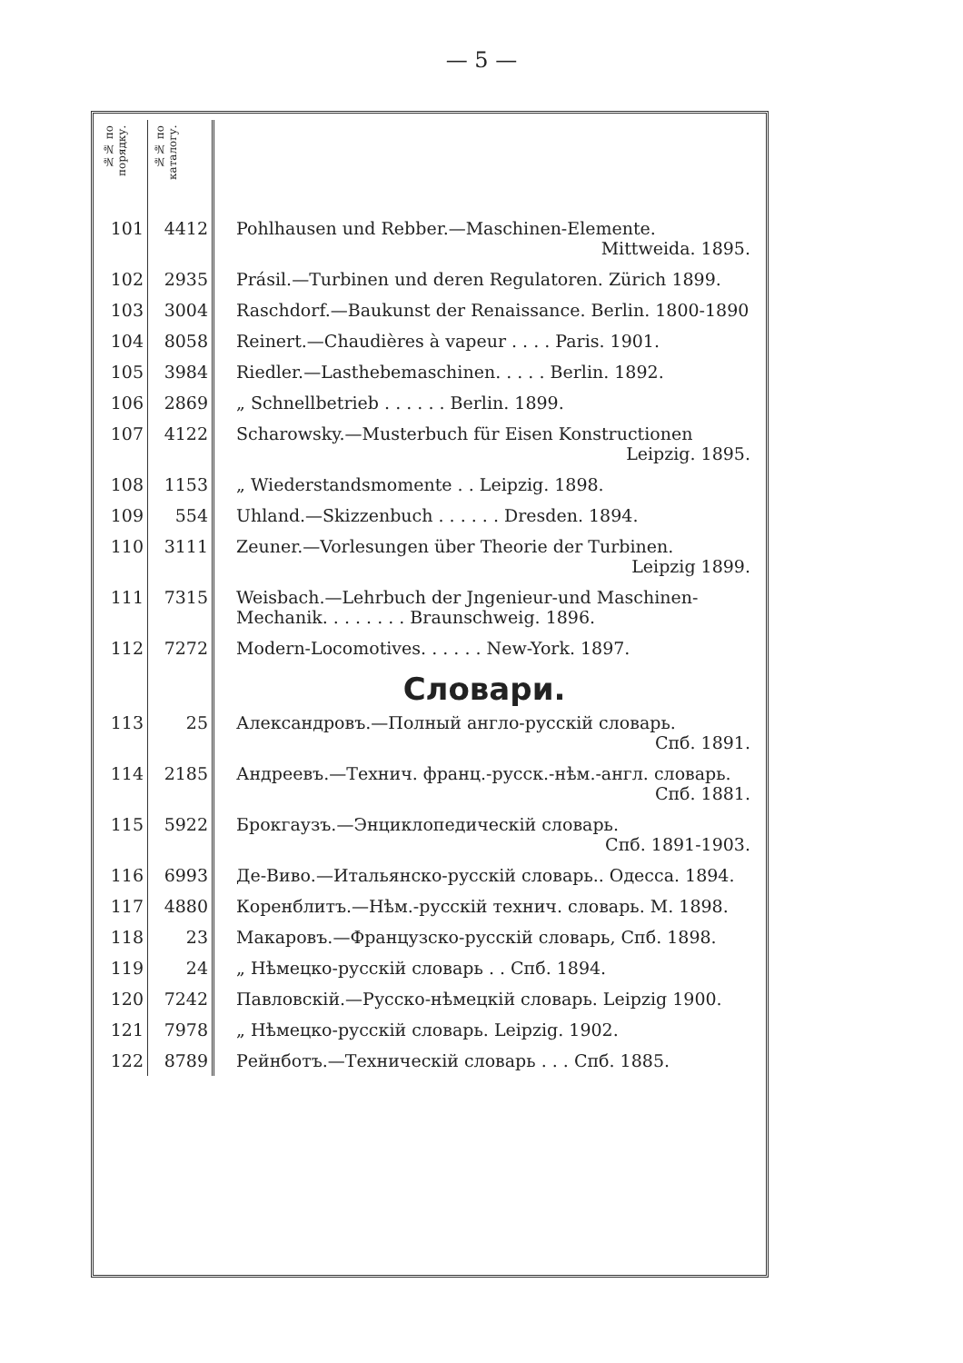— 5 —
| №№ по порядку. | №№ по каталогу. | |
| 101 | 4412 | Pohlhausen und Rebber.—Maschinen-Elemente. Mittweida. 1895. |
| 102 | 2935 | Prásil.—Turbinen und deren Regulatoren. Zürich 1899. |
| 103 | 3004 | Raschdorf.—Baukunst der Renaissance. Berlin. 1800-1890 |
| 104 | 8058 | Reinert.—Chaudières à vapeur . . . . Paris. 1901. |
| 105 | 3984 | Riedler.—Lasthebemaschinen. . . . . Berlin. 1892. |
| 106 | 2869 | „ Schnellbetrieb . . . . . . Berlin. 1899. |
| 107 | 4122 | Scharowsky.—Musterbuch für Eisen Konstructionen Leipzig. 1895. |
| 108 | 1153 | „ Wiederstandsmomente . . Leipzig. 1898. |
| 109 | 554 | Uhland.—Skizzenbuch . . . . . . Dresden. 1894. |
| 110 | 3111 | Zeuner.—Vorlesungen über Theorie der Turbinen. Leipzig 1899. |
| 111 | 7315 | Weisbach.—Lehrbuch der Jngenieur-und Maschinen-Mechanik. . . . . . . . Braunschweig. 1896. |
| 112 | 7272 | Modern-Locomotives. . . . . . New-York. 1897. |
| | | Словари. |
| 113 | 25 | Александровъ.—Полный англо-русскій словарь. Спб. 1891. |
| 114 | 2185 | Андреевъ.—Технич. франц.-русск.-нѣм.-англ. словарь. Спб. 1881. |
| 115 | 5922 | Брокгаузъ.—Энциклопедическій словарь. Спб. 1891-1903. |
| 116 | 6993 | Де-Виво.—Итальянско-русскій словарь.. Одесса. 1894. |
| 117 | 4880 | Коренблитъ.—Нѣм.-русскій технич. словарь. М. 1898. |
| 118 | 23 | Макаровъ.—Французско-русскій словарь, Спб. 1898. |
| 119 | 24 | „ Нѣмецко-русскій словарь . . Спб. 1894. |
| 120 | 7242 | Павловскій.—Русско-нѣмецкій словарь. Leipzig 1900. |
| 121 | 7978 | „ Нѣмецко-русскій словарь. Leipzig. 1902. |
| 122 | 8789 | Рейнботъ.—Техническій словарь . . . Спб. 1885. |